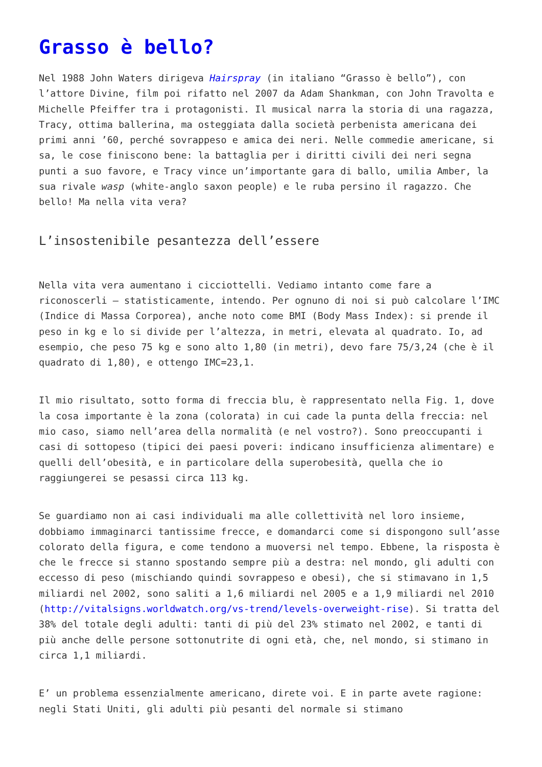Grasso è bello?
Nel 1988 John Waters dirigeva Hairspray (in italiano “Grasso è bello”), con l’attore Divine, film poi rifatto nel 2007 da Adam Shankman, con John Travolta e Michelle Pfeiffer tra i protagonisti. Il musical narra la storia di una ragazza, Tracy, ottima ballerina, ma osteggiata dalla società perbenista americana dei primi anni ’60, perché sovrappeso e amica dei neri. Nelle commedie americane, si sa, le cose finiscono bene: la battaglia per i diritti civili dei neri segna punti a suo favore, e Tracy vince un’importante gara di ballo, umilia Amber, la sua rivale wasp (white-anglo saxon people) e le ruba persino il ragazzo. Che bello! Ma nella vita vera?
L’insostenibile pesantezza dell’essere
Nella vita vera aumentano i cicciottelli. Vediamo intanto come fare a riconoscerli – statisticamente, intendo. Per ognuno di noi si può calcolare l’IMC (Indice di Massa Corporea), anche noto come BMI (Body Mass Index): si prende il peso in kg e lo si divide per l’altezza, in metri, elevata al quadrato. Io, ad esempio, che peso 75 kg e sono alto 1,80 (in metri), devo fare 75/3,24 (che è il quadrato di 1,80), e ottengo IMC=23,1.
Il mio risultato, sotto forma di freccia blu, è rappresentato nella Fig. 1, dove la cosa importante è la zona (colorata) in cui cade la punta della freccia: nel mio caso, siamo nell’area della normalità (e nel vostro?). Sono preoccupanti i casi di sottopeso (tipici dei paesi poveri: indicano insufficienza alimentare) e quelli dell’obesità, e in particolare della superobesità, quella che io raggiungerei se pesassi circa 113 kg.
Se guardiamo non ai casi individuali ma alle collettività nel loro insieme, dobbiamo immaginarci tantissime frecce, e domandarci come si dispongono sull’asse colorato della figura, e come tendono a muoversi nel tempo. Ebbene, la risposta è che le frecce si stanno spostando sempre più a destra: nel mondo, gli adulti con eccesso di peso (mischiando quindi sovrappeso e obesi), che si stimavano in 1,5 miliardi nel 2002, sono saliti a 1,6 miliardi nel 2005 e a 1,9 miliardi nel 2010 (http://vitalsigns.worldwatch.org/vs-trend/levels-overweight-rise). Si tratta del 38% del totale degli adulti: tanti di più del 23% stimato nel 2002, e tanti di più anche delle persone sottonutrite di ogni età, che, nel mondo, si stimano in circa 1,1 miliardi.
E’ un problema essenzialmente americano, direte voi. E in parte avete ragione: negli Stati Uniti, gli adulti più pesanti del normale si stimano